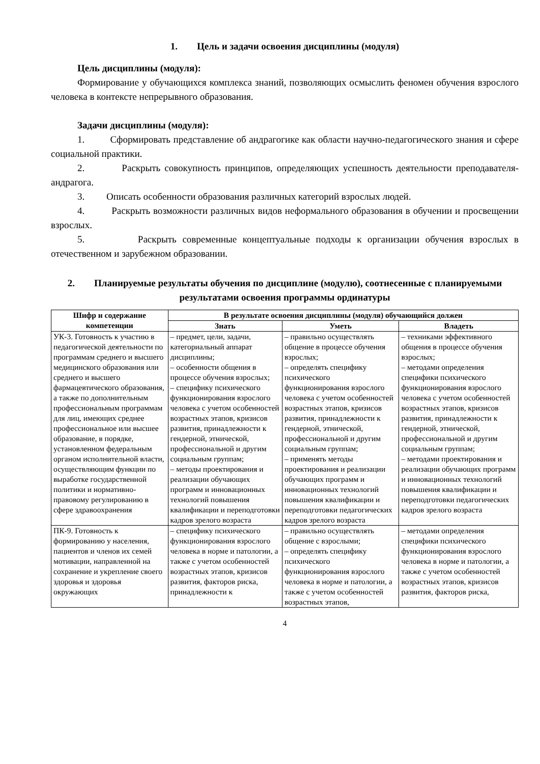1. Цель и задачи освоения дисциплины (модуля)
Цель дисциплины (модуля):
Формирование у обучающихся комплекса знаний, позволяющих осмыслить феномен обучения взрослого человека в контексте непрерывного образования.
Задачи дисциплины (модуля):
1. Сформировать представление об андрагогике как области научно-педагогического знания и сфере социальной практики.
2. Раскрыть совокупность принципов, определяющих успешность деятельности преподавателя-андрагога.
3. Описать особенности образования различных категорий взрослых людей.
4. Раскрыть возможности различных видов неформального образования в обучении и просвещении взрослых.
5. Раскрыть современные концептуальные подходы к организации обучения взрослых в отечественном и зарубежном образовании.
2. Планируемые результаты обучения по дисциплине (модулю), соотнесенные с планируемыми результатами освоения программы ординатуры
| Шифр и содержание компетенции | В результате освоения дисциплины (модуля) обучающийся должен | | |
| --- | --- | --- | --- |
| | Знать | Уметь | Владеть |
| УК-3. Готовность к участию в педагогической деятельности по программам среднего и высшего медицинского образования или среднего и высшего фармацевтического образования, а также по дополнительным профессиональным программам для лиц, имеющих среднее профессиональное или высшее образование, в порядке, установленном федеральным органом исполнительной власти, осуществляющим функции по выработке государственной политики и нормативно-правовому регулированию в сфере здравоохранения | – предмет, цели, задачи, категориальный аппарат дисциплины; – особенности общения в процессе обучения взрослых; – специфику психического функционирования взрослого человека с учетом особенностей возрастных этапов, кризисов развития, принадлежности к гендерной, этнической, профессиональной и другим социальным группам; – методы проектирования и реализации обучающих программ и инновационных технологий повышения квалификации и переподготовки кадров зрелого возраста | – правильно осуществлять общение в процессе обучения взрослых; – определять специфику психического функционирования взрослого человека с учетом особенностей возрастных этапов, кризисов развития, принадлежности к гендерной, этнической, профессиональной и другим социальным группам; – применять методы проектирования и реализации обучающих программ и инновационных технологий повышения квалификации и переподготовки педагогических кадров зрелого возраста | – техниками эффективного общения в процессе обучения взрослых; – методами определения специфики психического функционирования взрослого человека с учетом особенностей возрастных этапов, кризисов развития, принадлежности к гендерной, этнической, профессиональной и другим социальным группам; – методами проектирования и реализации обучающих программ и инновационных технологий повышения квалификации и переподготовки педагогических кадров зрелого возраста |
| ПК-9. Готовность к формированию у населения, пациентов и членов их семей мотивации, направленной на сохранение и укрепление своего здоровья и здоровья окружающих | – специфику психического функционирования взрослого человека в норме и патологии, а также с учетом особенностей возрастных этапов, кризисов развития, факторов риска, принадлежности к | – правильно осуществлять общение с взрослыми; – определять специфику психического функционирования взрослого человека в норме и патологии, а также с учетом особенностей возрастных этапов, | – методами определения специфики психического функционирования взрослого человека в норме и патологии, а также с учетом особенностей возрастных этапов, кризисов развития, факторов риска, |
4